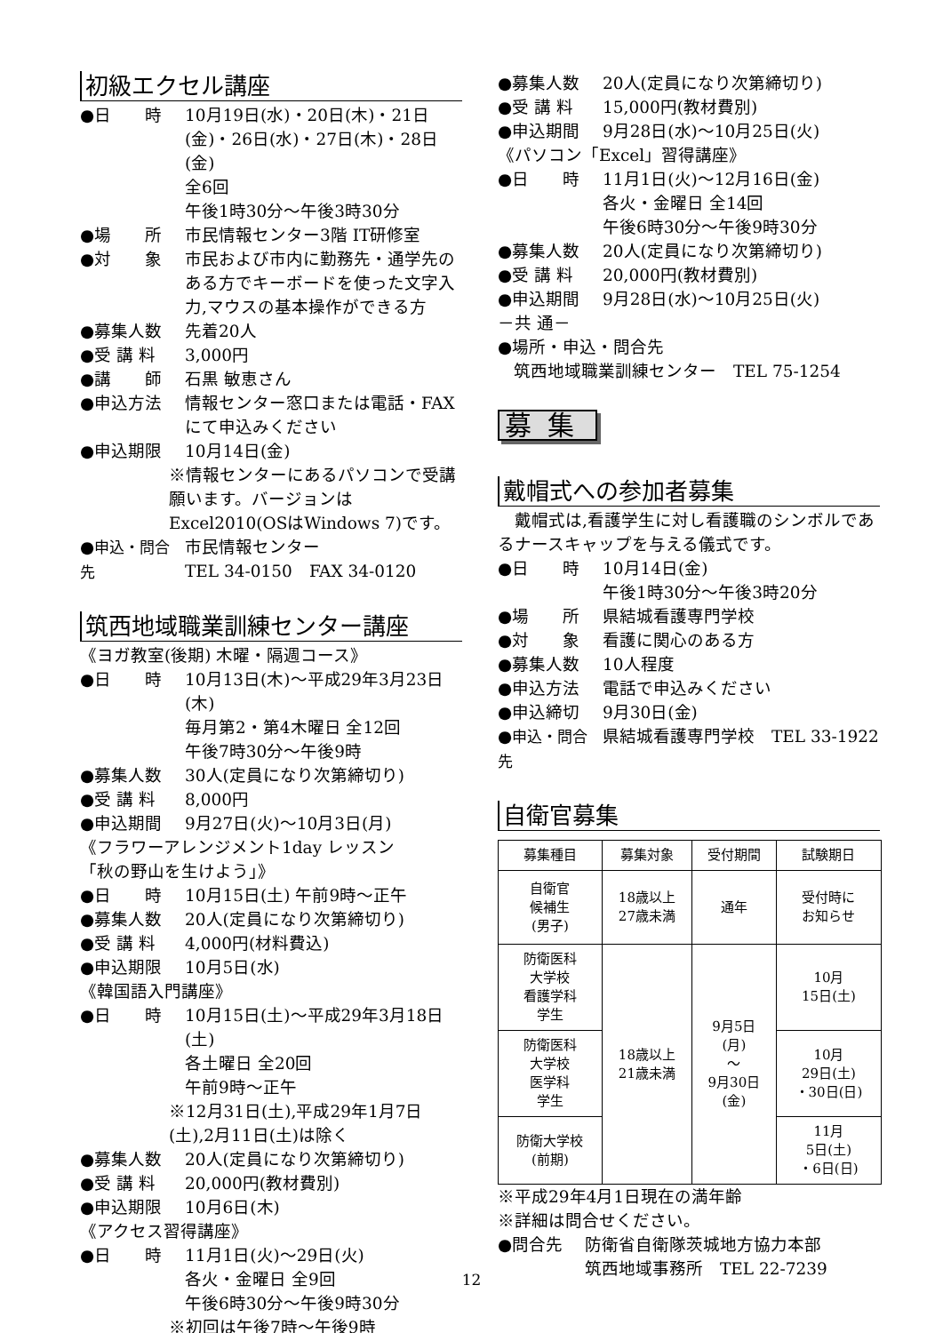初級エクセル講座
●日　　時 10月19日(水)・20日(木)・21日(金)・26日(水)・27日(木)・28日(金)
全6回
午後1時30分～午後3時30分
●場　　所 市民情報センター3階 IT研修室
●対　　象 市民および市内に勤務先・通学先のある方でキーボードを使った文字入力,マウスの基本操作ができる方
●募集人数 先着20人
●受 講 料 3,000円
●講　　師 石黒 敏恵さん
●申込方法 情報センター窓口または電話・FAXにて申込みください
●申込期限 10月14日(金)
※情報センターにあるパソコンで受講願います。バージョンはExcel2010(OSはWindows 7)です。
●申込・問合先 市民情報センター
TEL 34-0150　FAX 34-0120
筑西地域職業訓練センター講座
《ヨガ教室(後期) 木曜・隔週コース》
●日　　時 10月13日(木)～平成29年3月23日(木)
毎月第2・第4木曜日 全12回
午後7時30分～午後9時
●募集人数 30人(定員になり次第締切り)
●受 講 料 8,000円
●申込期間 9月27日(火)～10月3日(月)
《フラワーアレンジメント1day レッスン
「秋の野山を生けよう」》
●日　　時 10月15日(土) 午前9時～正午
●募集人数 20人(定員になり次第締切り)
●受 講 料 4,000円(材料費込)
●申込期限 10月5日(水)
《韓国語入門講座》
●日　　時 10月15日(土)～平成29年3月18日(土)
各土曜日 全20回
午前9時～正午
※12月31日(土),平成29年1月7日(土),2月11日(土)は除く
●募集人数 20人(定員になり次第締切り)
●受 講 料 20,000円(教材費別)
●申込期限 10月6日(木)
《アクセス習得講座》
●日　　時 11月1日(火)～29日(火)
各火・金曜日 全9回
午後6時30分～午後9時30分
※初回は午後7時～午後9時
●募集人数 20人(定員になり次第締切り)
●受 講 料 15,000円(教材費別)
●申込期間 9月28日(水)～10月25日(火)
《パソコン「Excel」習得講座》
●日　　時 11月1日(火)～12月16日(金)
各火・金曜日 全14回
午後6時30分～午後9時30分
●募集人数 20人(定員になり次第締切り)
●受 講 料 20,000円(教材費別)
●申込期間 9月28日(水)～10月25日(火)
－共 通－
●場所・申込・問合先
筑西地域職業訓練センター　TEL 75-1254
募集
戴帽式への参加者募集
　戴帽式は,看護学生に対し看護職のシンボルであるナースキャップを与える儀式です。
●日　　時 10月14日(金)
午後1時30分～午後3時20分
●場　　所 県結城看護専門学校
●対　　象 看護に関心のある方
●募集人数 10人程度
●申込方法 電話で申込みください
●申込締切 9月30日(金)
●申込・問合先 県結城看護専門学校　TEL 33-1922
自衛官募集
| 募集種目 | 募集対象 | 受付期間 | 試験期日 |
| --- | --- | --- | --- |
| 自衛官 候補生 (男子) | 18歳以上 27歳未満 | 通年 | 受付時に お知らせ |
| 防衛医科 大学校 看護学科 学生 | 18歳以上 21歳未満 | 9月5日 (月) ～ 9月30日 (金) | 10月 15日(土) |
| 防衛医科 大学校 医学科 学生 | | | 10月 29日(土) ・30日(日) |
| 防衛大学校 (前期) | | | 11月 5日(土) ・6日(日) |
※平成29年4月1日現在の満年齢
※詳細は問合せください。
●問合先 防衛省自衛隊茨城地方協力本部
筑西地域事務所　TEL 22-7239
12